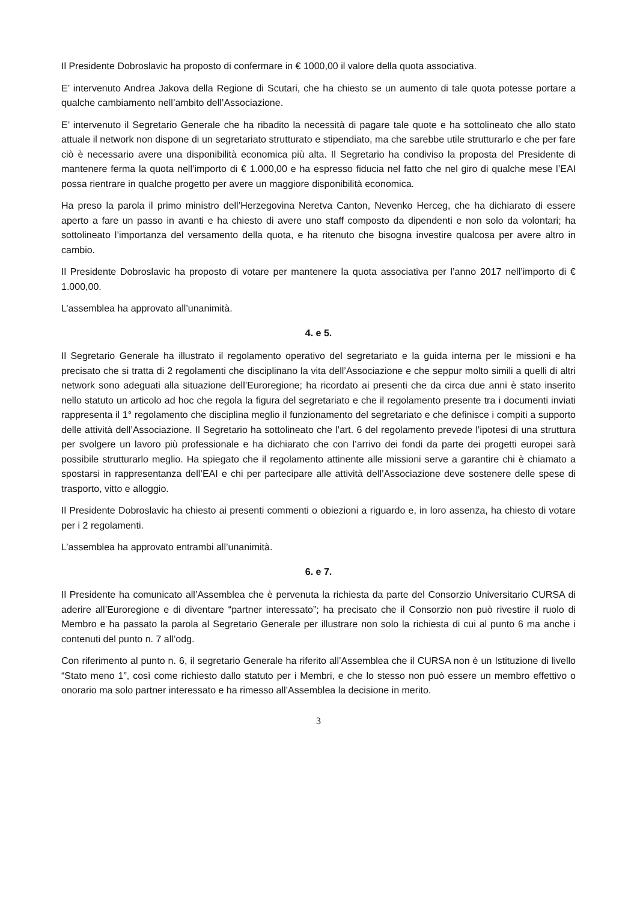Il Presidente Dobroslavic ha proposto di confermare in € 1000,00 il valore della quota associativa.
E’ intervenuto Andrea Jakova della Regione di Scutari, che ha chiesto se un aumento di tale quota potesse portare a qualche cambiamento nell’ambito dell’Associazione.
E’ intervenuto il Segretario Generale che ha ribadito la necessità di pagare tale quote e ha sottolineato che allo stato attuale il network non dispone di un segretariato strutturato e stipendiato, ma che sarebbe utile strutturarlo e che per fare ciò è necessario avere una disponibilità economica più alta. Il Segretario ha condiviso la proposta del Presidente di mantenere ferma la quota nell’importo di € 1.000,00 e ha espresso fiducia nel fatto che nel giro di qualche mese l’EAI possa rientrare in qualche progetto per avere un maggiore disponibilità economica.
Ha preso la parola il primo ministro dell’Herzegovina Neretva Canton, Nevenko Herceg, che ha dichiarato di essere aperto a fare un passo in avanti e ha chiesto di avere uno staff composto da dipendenti e non solo da volontari; ha sottolineato l’importanza del versamento della quota, e ha ritenuto che bisogna investire qualcosa per avere altro in cambio.
Il Presidente Dobroslavic ha proposto di votare per mantenere la quota associativa per l’anno 2017 nell’importo di € 1.000,00.
L’assemblea ha approvato all’unanimità.
4. e 5.
Il Segretario Generale ha illustrato il regolamento operativo del segretariato e la guida interna per le missioni e ha precisato che si tratta di 2 regolamenti che disciplinano la vita dell’Associazione e che seppur molto simili a quelli di altri network sono adeguati alla situazione dell’Euroregione; ha ricordato ai presenti che da circa due anni è stato inserito nello statuto un articolo ad hoc che regola la figura del segretariato e che il regolamento presente tra i documenti inviati rappresenta il 1° regolamento che disciplina meglio il funzionamento del segretariato e che definisce i compiti a supporto delle attività dell’Associazione. Il Segretario ha sottolineato che l’art. 6 del regolamento prevede l’ipotesi di una struttura per svolgere un lavoro più professionale e ha dichiarato che con l’arrivo dei fondi da parte dei progetti europei sarà possibile strutturarlo meglio. Ha spiegato che il regolamento attinente alle missioni serve a garantire chi è chiamato a spostarsi in rappresentanza dell’EAI e chi per partecipare alle attività dell’Associazione deve sostenere delle spese di trasporto, vitto e alloggio.
Il Presidente Dobroslavic ha chiesto ai presenti commenti o obiezioni a riguardo e, in loro assenza, ha chiesto di votare per i 2 regolamenti.
L’assemblea ha approvato entrambi all’unanimità.
6. e 7.
Il Presidente ha comunicato all’Assemblea che è pervenuta la richiesta da parte del Consorzio Universitario CURSA di aderire all’Euroregione e di diventare “partner interessato”; ha precisato che il Consorzio non può rivestire il ruolo di Membro e ha passato la parola al Segretario Generale per illustrare non solo la richiesta di cui al punto 6 ma anche i contenuti del punto n. 7 all’odg.
Con riferimento al punto n. 6, il segretario Generale ha riferito all’Assemblea che il CURSA non è un Istituzione di livello “Stato meno 1”, così come richiesto dallo statuto per i Membri, e che lo stesso non può essere un membro effettivo o onorario ma solo partner interessato e ha rimesso all’Assemblea la decisione in merito.
3